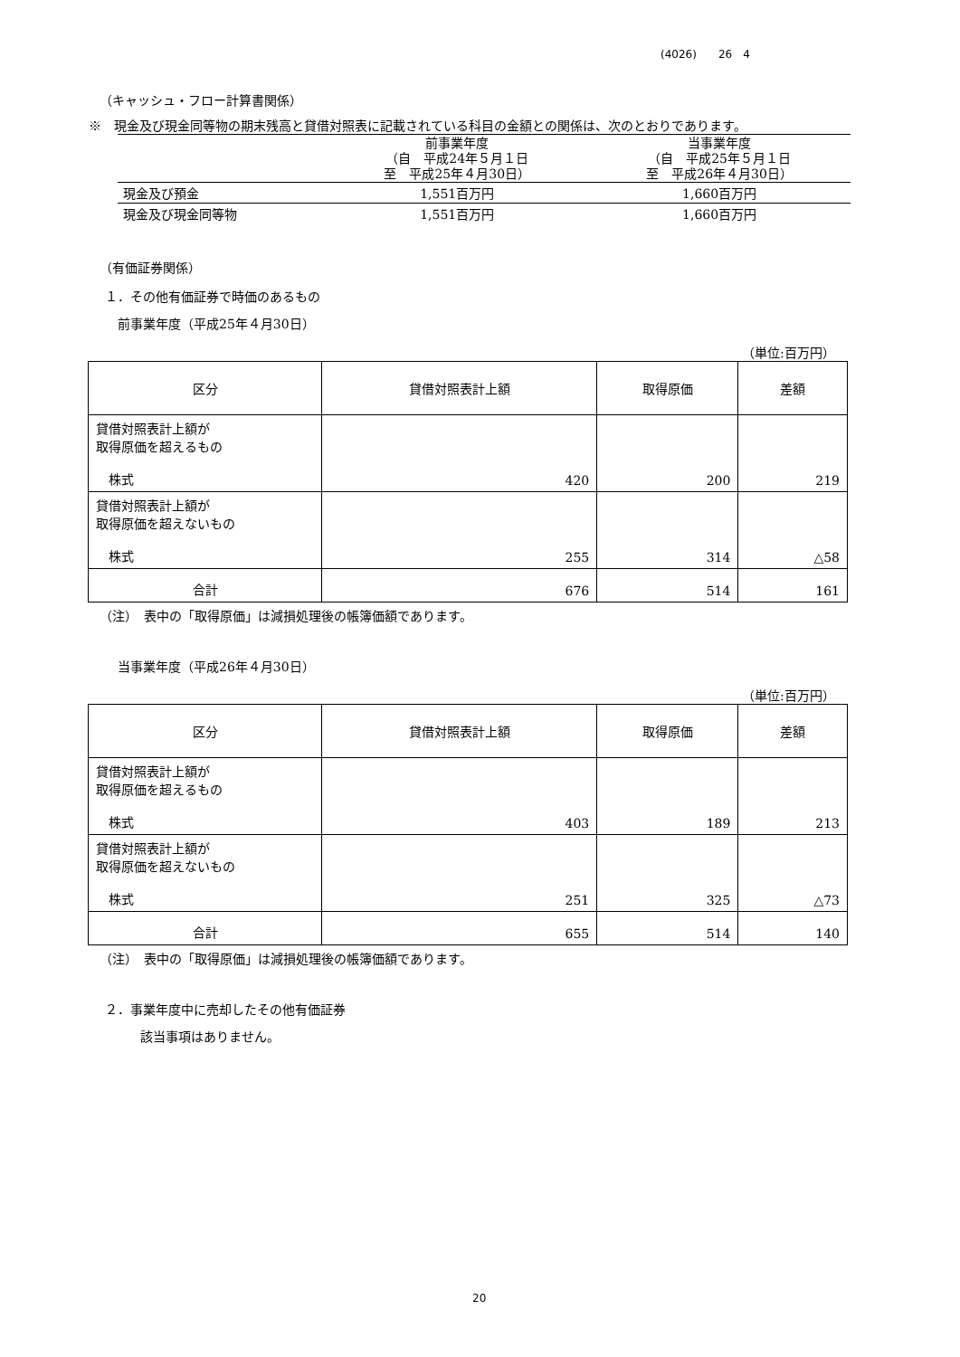(4026)　　26　4
（キャッシュ・フロー計算書関係）
※　現金及び現金同等物の期末残高と貸借対照表に記載されている科目の金額との関係は、次のとおりであります。
| | 前事業年度 （自 平成24年５月１日 至 平成25年４月30日） | 当事業年度 （自 平成25年５月１日 至 平成26年４月30日） |
| 現金及び預金 | 1,551百万円 | 1,660百万円 |
| 現金及び現金同等物 | 1,551百万円 | 1,660百万円 |
（有価証券関係）
１．その他有価証券で時価のあるもの
前事業年度（平成25年４月30日）
（単位:百万円）
| 区分 | 貸借対照表計上額 | 取得原価 | 差額 |
| --- | --- | --- | --- |
| 貸借対照表計上額が 取得原価を超えるもの 株式 | 420 | 200 | 219 |
| 貸借対照表計上額が 取得原価を超えないもの 株式 | 255 | 314 | △58 |
| 合計 | 676 | 514 | 161 |
（注）　表中の「取得原価」は減損処理後の帳簿価額であります。
当事業年度（平成26年４月30日）
（単位:百万円）
| 区分 | 貸借対照表計上額 | 取得原価 | 差額 |
| --- | --- | --- | --- |
| 貸借対照表計上額が 取得原価を超えるもの 株式 | 403 | 189 | 213 |
| 貸借対照表計上額が 取得原価を超えないもの 株式 | 251 | 325 | △73 |
| 合計 | 655 | 514 | 140 |
（注）　表中の「取得原価」は減損処理後の帳簿価額であります。
２．事業年度中に売却したその他有価証券
該当事項はありません。
20